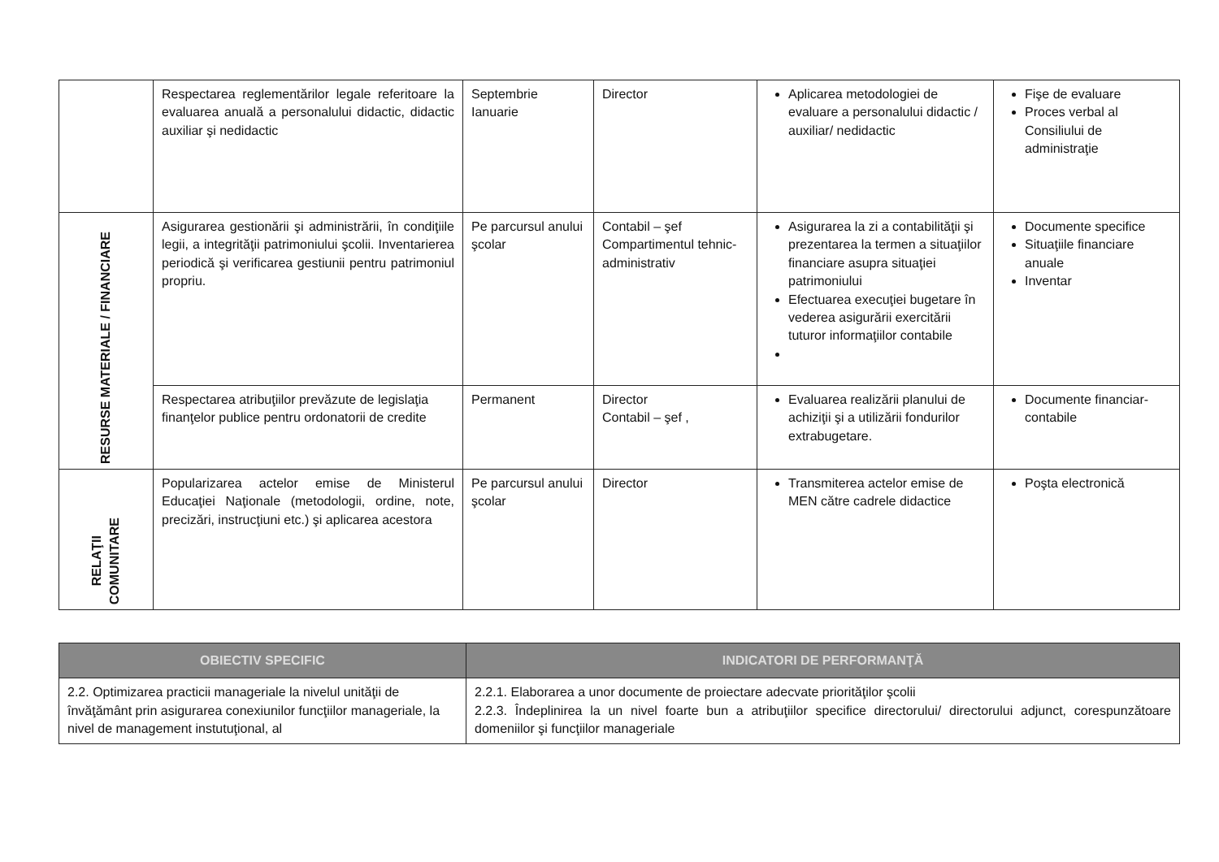| | Respectarea reglementărilor legale referitoare la evaluarea anuală a personalului didactic, didactic auxiliar şi nedidactic | Septembrie Ianuarie | Director | Aplicarea metodologiei de evaluare a personalului didactic / auxiliar/ nedidactic | Fişe de evaluare Proces verbal al Consiliului de administraţie |
| RESURSE MATERIALE / FINANCIARE | Asigurarea gestionării şi administrării, în condiţiile legii, a integrităţii patrimoniului şcolii. Inventarierea periodică şi verificarea gestiunii pentru patrimoniul propriu. | Pe parcursul anului şcolar | Contabil – şef Compartimentul tehnic-administrativ | Asigurarea la zi a contabilităţii şi prezentarea la termen a situaţiilor financiare asupra situaţiei patrimoniului Efectuarea execuţiei bugetare în vederea asigurării exercitării tuturor informaţiilor contabile | Documente specifice Situaţiile financiare anuale Inventar |
| | Respectarea atribuţiilor prevăzute de legislaţia finanţelor publice pentru ordonatorii de credite | Permanent | Director Contabil – şef , | Evaluarea realizării planului de achiziţii şi a utilizării fondurilor extrabugetare. | Documente financiar-contabile |
| RELAŢII COMUNITARE | Popularizarea actelor emise de Ministerul Educaţiei Naţionale (metodologii, ordine, note, precizări, instrucţiuni etc.) şi aplicarea acestora | Pe parcursul anului şcolar | Director | Transmiterea actelor emise de MEN către cadrele didactice | Poşta electronică |
| OBIECTIV SPECIFIC | INDICATORI DE PERFORMANŢĂ |
| --- | --- |
| 2.2. Optimizarea practicii manageriale la nivelul unităţii de învăţământ prin asigurarea conexiunilor funcţiilor manageriale, la nivel de management instutuţional, al | 2.2.1. Elaborarea a unor documente de proiectare adecvate priorităţilor şcolii 2.2.3. Îndeplinirea la un nivel foarte bun a atribuţiilor specifice directorului/ directorului adjunct, corespunzătoare domeniilor şi funcţiilor manageriale |